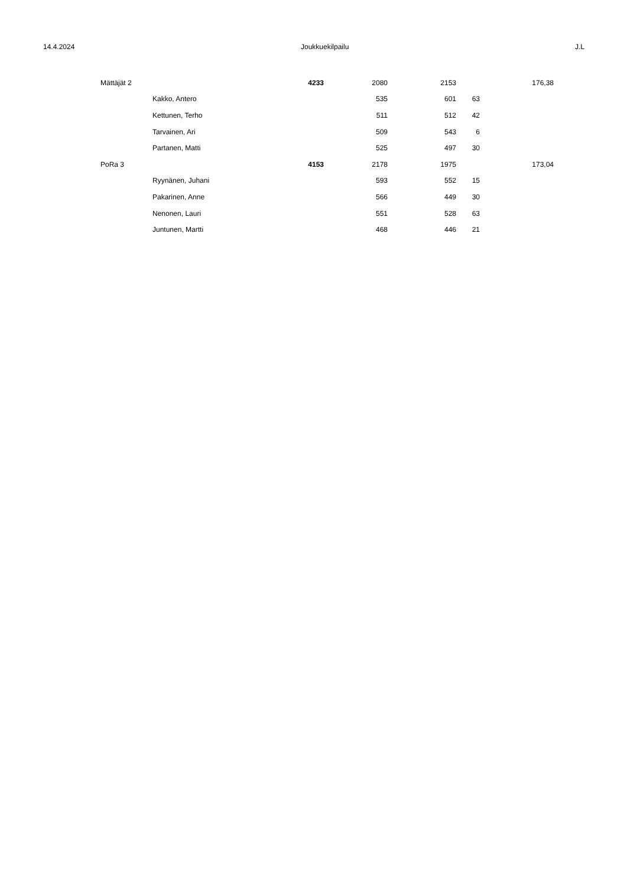14.4.2024 Joukkuekilpailu J.L
| Mättäjät 2 | | 4233 | 2080 | 2153 | | 176,38 |
| | Kakko, Antero | | 535 | 601 | 63 | |
| | Kettunen, Terho | | 511 | 512 | 42 | |
| | Tarvainen, Ari | | 509 | 543 | 6 | |
| | Partanen, Matti | | 525 | 497 | 30 | |
| PoRa 3 | | 4153 | 2178 | 1975 | | 173,04 |
| | Ryynänen, Juhani | | 593 | 552 | 15 | |
| | Pakarinen, Anne | | 566 | 449 | 30 | |
| | Nenonen, Lauri | | 551 | 528 | 63 | |
| | Juntunen, Martti | | 468 | 446 | 21 | |